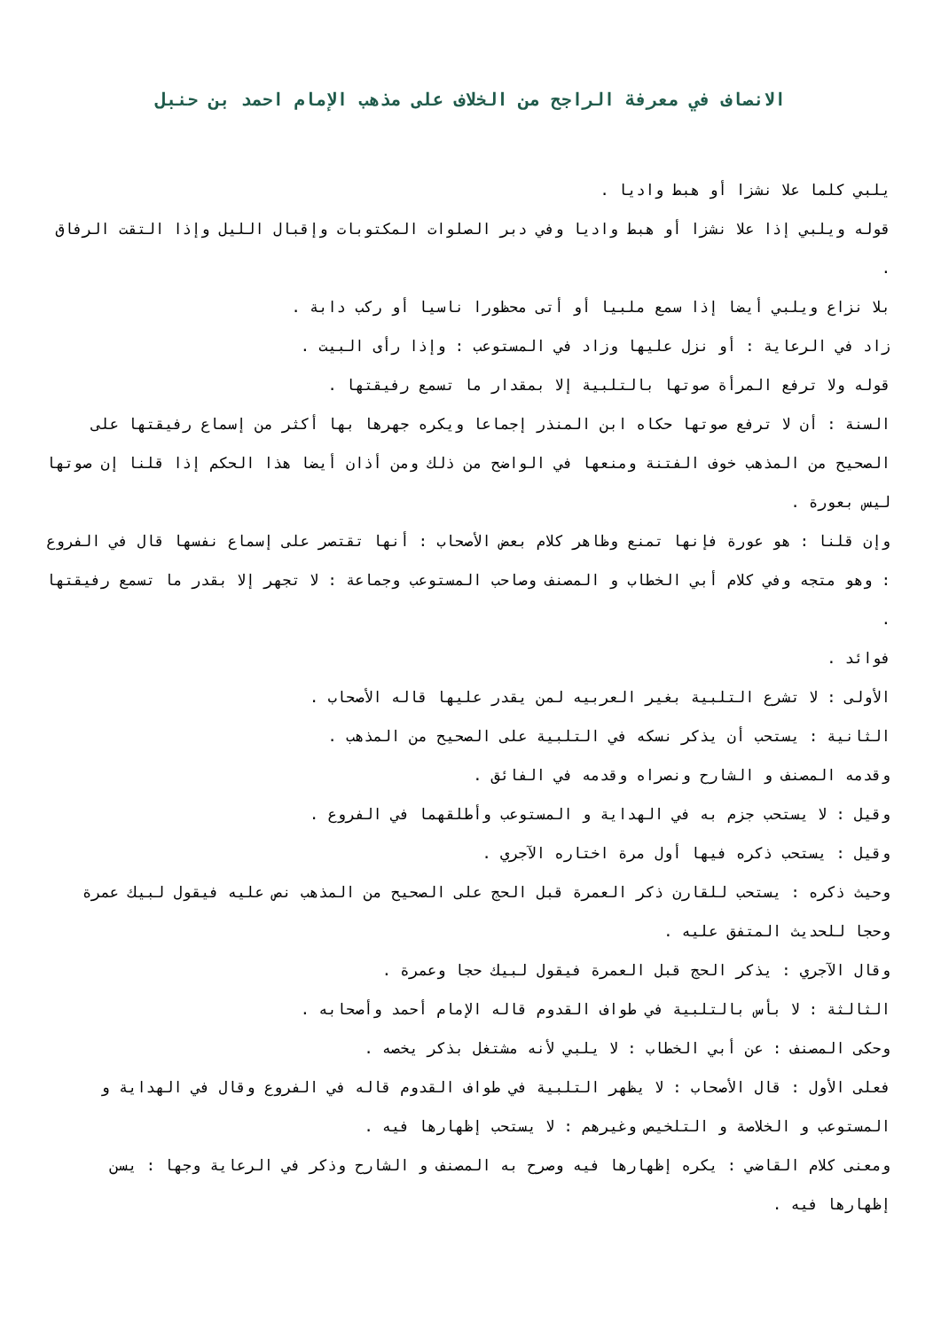الانصاف في معرفة الراجح من الخلاف على مذهب الإمام احمد بن حنبل
يلبي كلما علا نشزا أو هبط واديا .
قوله ويلبي إذا علا نشزا أو هبط واديا وفي دبر الصلوات المكتوبات وإقبال الليل وإذا التقت الرفاق .
بلا نزاع ويلبي أيضا إذا سمع ملبيا أو أتى محظورا ناسيا أو ركب دابة .
زاد في الرعاية : أو نزل عليها وزاد في المستوعب : وإذا رأى البيت .
قوله ولا ترفع المرأة صوتها بالتلبية إلا بمقدار ما تسمع رفيقتها .
السنة : أن لا ترفع صوتها حكاه ابن المنذر إجماعا ويكره جهرها بها أكثر من إسماع رفيقتها على الصحيح من المذهب خوف الفتنة ومنعها في الواضح من ذلك ومن أذان أيضا هذا الحكم إذا قلنا إن صوتها ليس بعورة .
وإن قلنا : هو عورة فإنها تمنع وظاهر كلام بعض الأصحاب : أنها تقتصر على إسماع نفسها قال في الفروع : وهو متجه وفي كلام أبي الخطاب و المصنف وصاحب المستوعب وجماعة : لا تجهر إلا بقدر ما تسمع رفيقتها .
فوائد .
الأولى : لا تشرع التلبية بغير العربيه لمن يقدر عليها قاله الأصحاب .
الثانية : يستحب أن يذكر نسكه في التلبية على الصحيح من المذهب .
وقدمه المصنف و الشارح ونصراه وقدمه في الفائق .
وقيل : لا يستحب جزم به في الهداية و المستوعب وأطلقهما في الفروع .
وقيل : يستحب ذكره فيها أول مرة اختاره الآجري .
وحيث ذكره : يستحب للقارن ذكر العمرة قبل الحج على الصحيح من المذهب نص عليه فيقول لبيك عمرة وحجا للحديث المتفق عليه .
وقال الآجري : يذكر الحج قبل العمرة فيقول لبيك حجا وعمرة .
الثالثة : لا بأس بالتلبية في طواف القدوم قاله الإمام أحمد وأصحابه .
وحكى المصنف : عن أبي الخطاب : لا يلبي لأنه مشتغل بذكر يخصه .
فعلى الأول : قال الأصحاب : لا يظهر التلبية في طواف القدوم قاله في الفروع وقال في الهداية و المستوعب و الخلاصة و التلخيص وغيرهم : لا يستحب إظهارها فيه .
ومعنى كلام القاضي : يكره إظهارها فيه وصرح به المصنف و الشارح وذكر في الرعاية وجها : يسن إظهارها فيه .